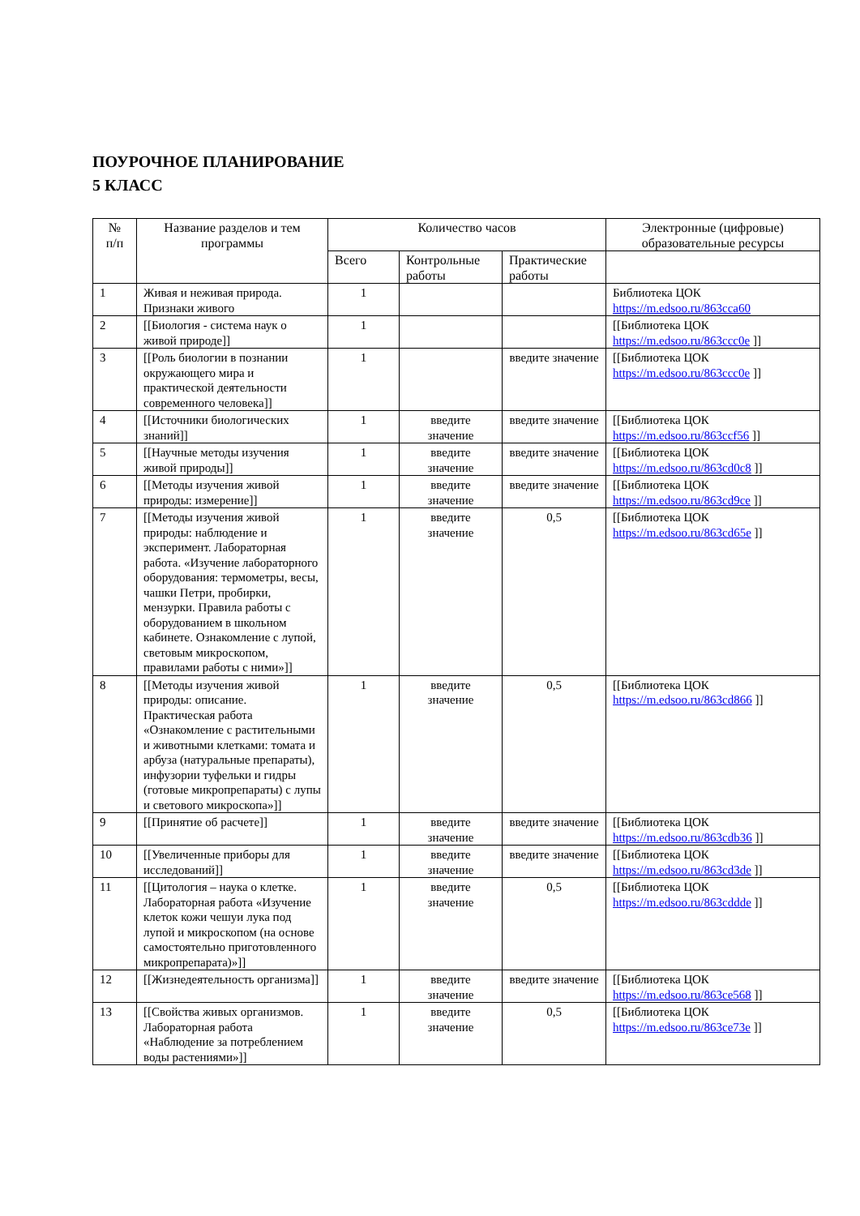ПОУРОЧНОЕ ПЛАНИРОВАНИЕ
5 КЛАСС
| № п/п | Название разделов и тем программы | Количество часов | | | Электронные (цифровые) образовательные ресурсы |
| --- | --- | --- | --- | --- | --- |
| | | Всего | Контрольные работы | Практические работы | |
| 1 | Живая и неживая природа. Признаки живого | 1 | | | Библиотека ЦОК https://m.edsoo.ru/863cca60 |
| 2 | [[Биология - система наук о живой природе]] | 1 | | | [[Библиотека ЦОК https://m.edsoo.ru/863ccc0e ]] |
| 3 | [[Роль биологии в познании окружающего мира и практической деятельности современного человека]] | 1 | | введите значение | [[Библиотека ЦОК https://m.edsoo.ru/863ccc0e ]] |
| 4 | [[Источники биологических знаний]] | 1 | введите значение | введите значение | [[Библиотека ЦОК https://m.edsoo.ru/863ccf56 ]] |
| 5 | [[Научные методы изучения живой природы]] | 1 | введите значение | введите значение | [[Библиотека ЦОК https://m.edsoo.ru/863cd0c8 ]] |
| 6 | [[Методы изучения живой природы: измерение]] | 1 | введите значение | введите значение | [[Библиотека ЦОК https://m.edsoo.ru/863cd9ce ]] |
| 7 | [[Методы изучения живой природы: наблюдение и эксперимент. Лабораторная работа. «Изучение лабораторного оборудования: термометры, весы, чашки Петри, пробирки, мензурки. Правила работы с оборудованием в школьном кабинете. Ознакомление с лупой, световым микроскопом, правилами работы с ними»]] | 1 | введите значение | 0,5 | [[Библиотека ЦОК https://m.edsoo.ru/863cd65e ]] |
| 8 | [[Методы изучения живой природы: описание. Практическая работа «Ознакомление с растительными и животными клетками: томата и арбуза (натуральные препараты), инфузории туфельки и гидры (готовые микропрепараты) с лупы и светового микроскопа»]] | 1 | введите значение | 0,5 | [[Библиотека ЦОК https://m.edsoo.ru/863cd866 ]] |
| 9 | [[Принятие об расчете]] | 1 | введите значение | введите значение | [[Библиотека ЦОК https://m.edsoo.ru/863cdb36 ]] |
| 10 | [[Увеличенные приборы для исследований]] | 1 | введите значение | введите значение | [[Библиотека ЦОК https://m.edsoo.ru/863cd3de ]] |
| 11 | [[Цитология – наука о клетке. Лабораторная работа «Изучение клеток кожи чешуи лука под лупой и микроскопом (на основе самостоятельно приготовленного микропрепарата)»]] | 1 | введите значение | 0,5 | [[Библиотека ЦОК https://m.edsoo.ru/863cddde ]] |
| 12 | [[Жизнедеятельность организма]] | 1 | введите значение | введите значение | [[Библиотека ЦОК https://m.edsoo.ru/863ce568 ]] |
| 13 | [[Свойства живых организмов. Лабораторная работа «Наблюдение за потреблением воды растениями»]] | 1 | введите значение | 0,5 | [[Библиотека ЦОК https://m.edsoo.ru/863ce73e ]] |